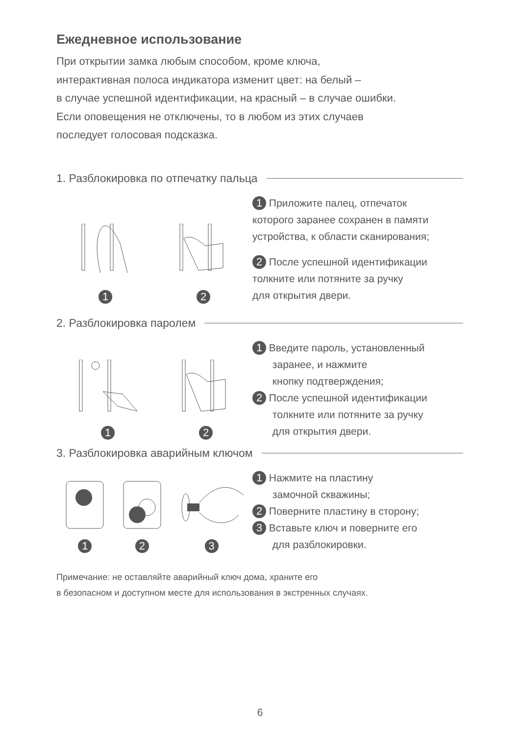Ежедневное использование
При открытии замка любым способом, кроме ключа,
интерактивная полоса индикатора изменит цвет: на белый –
в случае успешной идентификации, на красный – в случае ошибки.
Если оповещения не отключены, то в любом из этих случаев
последует голосовая подсказка.
1. Разблокировка по отпечатку пальца
1
2
1 Приложите палец, отпечаток
которого заранее сохранен в памяти
устройства, к области сканирования;
2 После успешной идентификации
толкните или потяните за ручку
для открытия двери.
2. Разблокировка паролем
1
2
1 Введите пароль, установленный
заранее, и нажмите
кнопку подтверждения;
2 После успешной идентификации
толкните или потяните за ручку
для открытия двери.
3. Разблокировка аварийным ключом
1
2
3
1 Нажмите на пластину
замочной скважины;
2 Поверните пластину в сторону;
3 Вставьте ключ и поверните его
для разблокировки.
Примечание: не оставляйте аварийный ключ дома, храните его
в безопасном и доступном месте для использования в экстренных случаях.
6